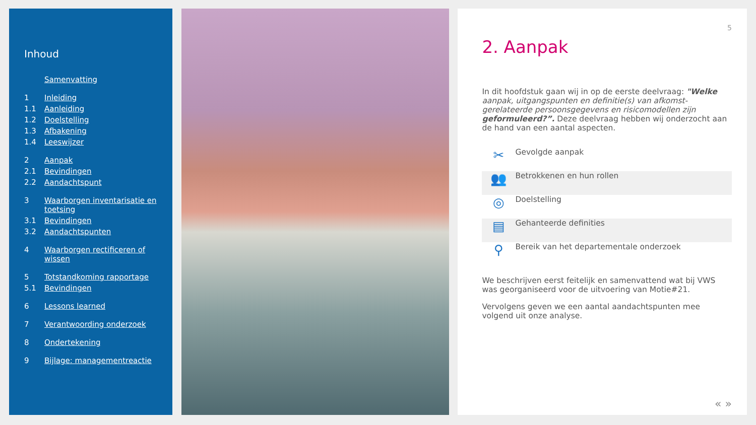Inhoud
Samenvatting
1 Inleiding
1.1 Aanleiding
1.2 Doelstelling
1.3 Afbakening
1.4 Leeswijzer
2 Aanpak
2.1 Bevindingen
2.2 Aandachtspunt
3 Waarborgen inventarisatie en toetsing
3.1 Bevindingen
3.2 Aandachtspunten
4 Waarborgen rectificeren of wissen
5 Totstandkoming rapportage
5.1 Bevindingen
6 Lessons learned
7 Verantwoording onderzoek
8 Ondertekening
9 Bijlage: managementreactie
5
2. Aanpak
In dit hoofdstuk gaan wij in op de eerste deelvraag: "Welke aanpak, uitgangspunten en definitie(s) van afkomst-gerelateerde persoonsgegevens en risicomodellen zijn geformuleerd?”. Deze deelvraag hebben wij onderzocht aan de hand van een aantal aspecten.
✂
Gevolgde aanpak
👥
Betrokkenen en hun rollen
◎
Doelstelling
▤
Gehanteerde definities
⚲
Bereik van het departementale onderzoek
We beschrijven eerst feitelijk en samenvattend wat bij VWS was georganiseerd voor de uitvoering van Motie#21.
Vervolgens geven we een aantal aandachtspunten mee volgend uit onze analyse.
« »